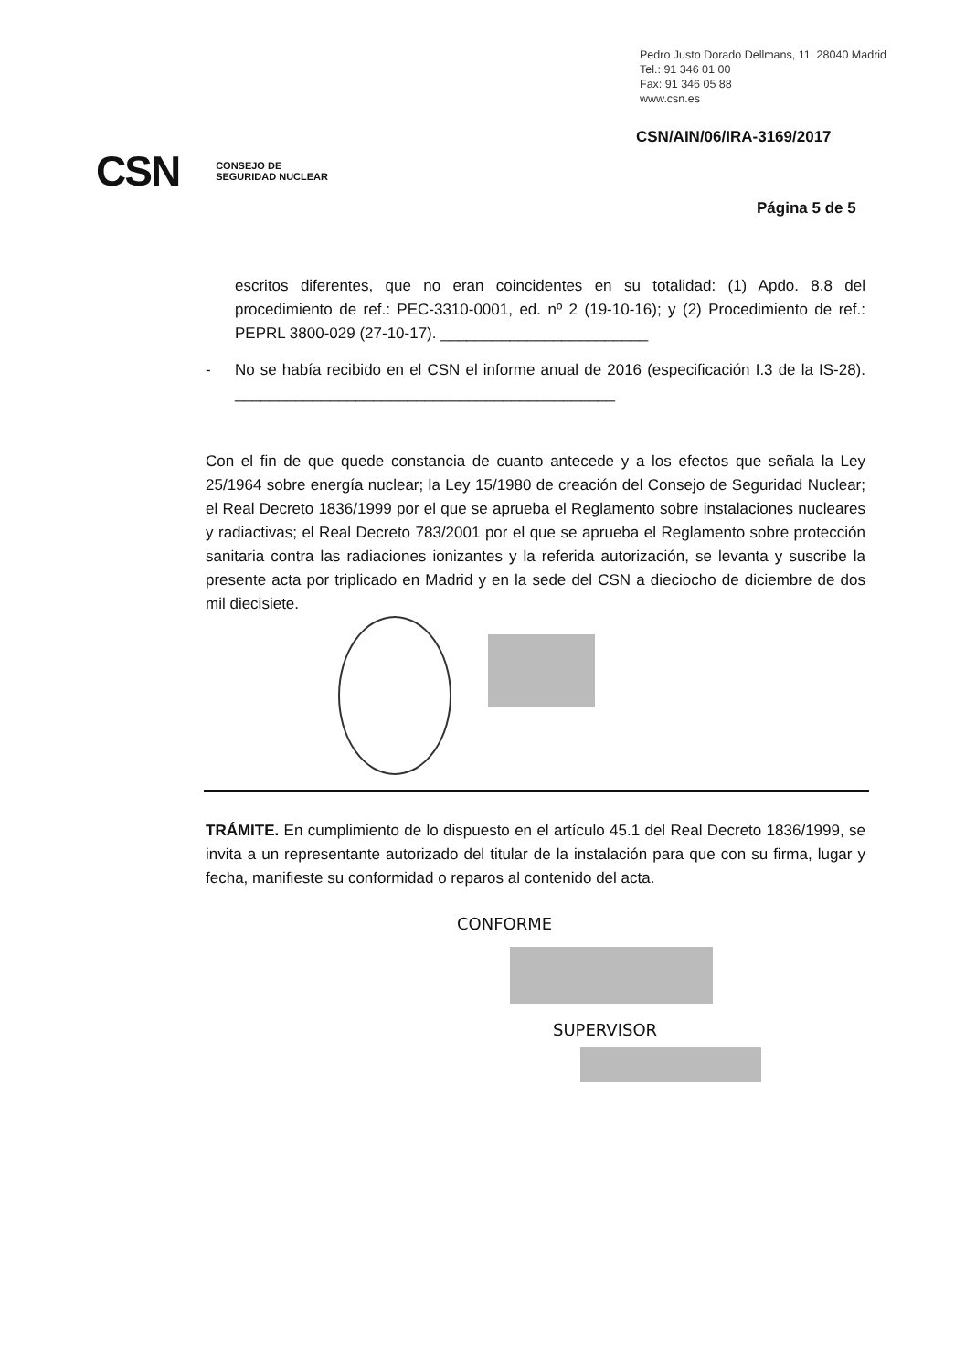Pedro Justo Dorado Dellmans, 11. 28040 Madrid
Tel.: 91 346 01 00
Fax: 91 346 05 88
www.csn.es
CSN/AIN/06/IRA-3169/2017
CSN CONSEJO DE
SEGURIDAD NUCLEAR
Página 5 de 5
escritos diferentes, que no eran coincidentes en su totalidad: (1) Apdo. 8.8 del procedimiento de ref.: PEC-3310-0001, ed. nº 2 (19-10-16); y (2) Procedimiento de ref.: PEPRL 3800-029 (27-10-17). ________________________
- No se había recibido en el CSN el informe anual de 2016 (especificación I.3 de la IS-28). ____________________________________________
Con el fin de que quede constancia de cuanto antecede y a los efectos que señala la Ley 25/1964 sobre energía nuclear; la Ley 15/1980 de creación del Consejo de Seguridad Nuclear; el Real Decreto 1836/1999 por el que se aprueba el Reglamento sobre instalaciones nucleares y radiactivas; el Real Decreto 783/2001 por el que se aprueba el Reglamento sobre protección sanitaria contra las radiaciones ionizantes y la referida autorización, se levanta y suscribe la presente acta por triplicado en Madrid y en la sede del CSN a dieciocho de diciembre de dos mil diecisiete.
TRÁMITE. En cumplimiento de lo dispuesto en el artículo 45.1 del Real Decreto 1836/1999, se invita a un representante autorizado del titular de la instalación para que con su firma, lugar y fecha, manifieste su conformidad o reparos al contenido del acta.
CONFORME
SUPERVISOR